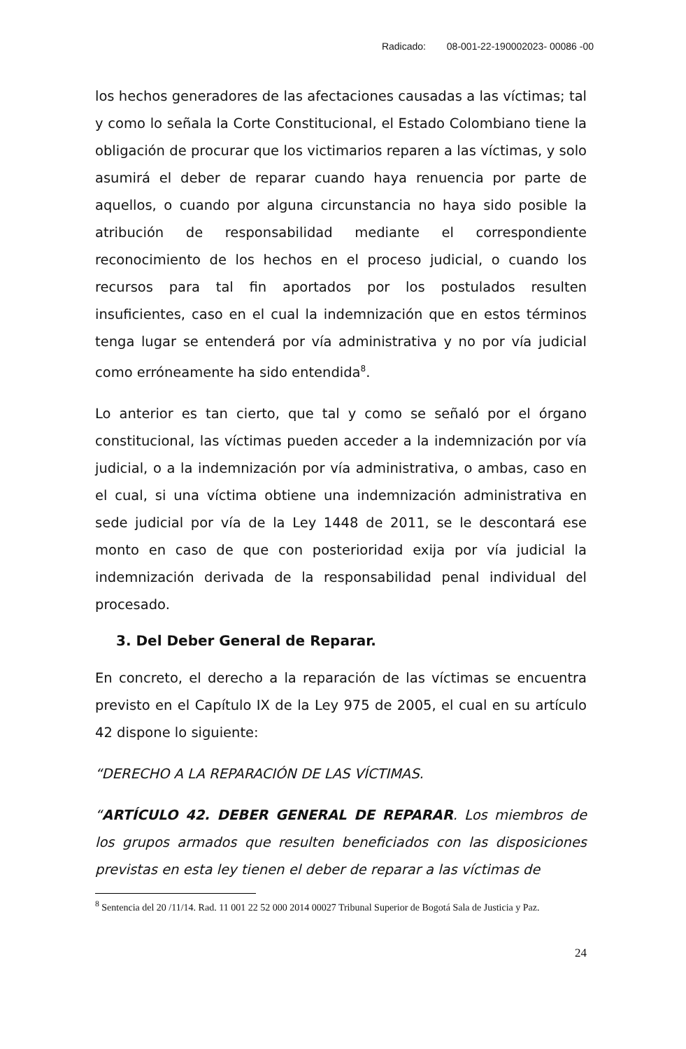Radicado: 08-001-22-190002023- 00086 -00
los hechos generadores de las afectaciones causadas a las víctimas; tal y como lo señala la Corte Constitucional, el Estado Colombiano tiene la obligación de procurar que los victimarios reparen a las víctimas, y solo asumirá el deber de reparar cuando haya renuencia por parte de aquellos, o cuando por alguna circunstancia no haya sido posible la atribución de responsabilidad mediante el correspondiente reconocimiento de los hechos en el proceso judicial, o cuando los recursos para tal fin aportados por los postulados resulten insuficientes, caso en el cual la indemnización que en estos términos tenga lugar se entenderá por vía administrativa y no por vía judicial como erróneamente ha sido entendida<sup>8</sup>.
Lo anterior es tan cierto, que tal y como se señaló por el órgano constitucional, las víctimas pueden acceder a la indemnización por vía judicial, o a la indemnización por vía administrativa, o ambas, caso en el cual, si una víctima obtiene una indemnización administrativa en sede judicial por vía de la Ley 1448 de 2011, se le descontará ese monto en caso de que con posterioridad exija por vía judicial la indemnización derivada de la responsabilidad penal individual del procesado.
3. Del Deber General de Reparar.
En concreto, el derecho a la reparación de las víctimas se encuentra previsto en el Capítulo IX de la Ley 975 de 2005, el cual en su artículo 42 dispone lo siguiente:
“DERECHO A LA REPARACIÓN DE LAS VÍCTIMAS.
“ARTÍCULO 42. DEBER GENERAL DE REPARAR. Los miembros de los grupos armados que resulten beneficiados con las disposiciones previstas en esta ley tienen el deber de reparar a las víctimas de
<sup>8</sup> Sentencia del 20 /11/14. Rad. 11 001 22 52 000 2014 00027 Tribunal Superior de Bogotá Sala de Justicia y Paz.
24